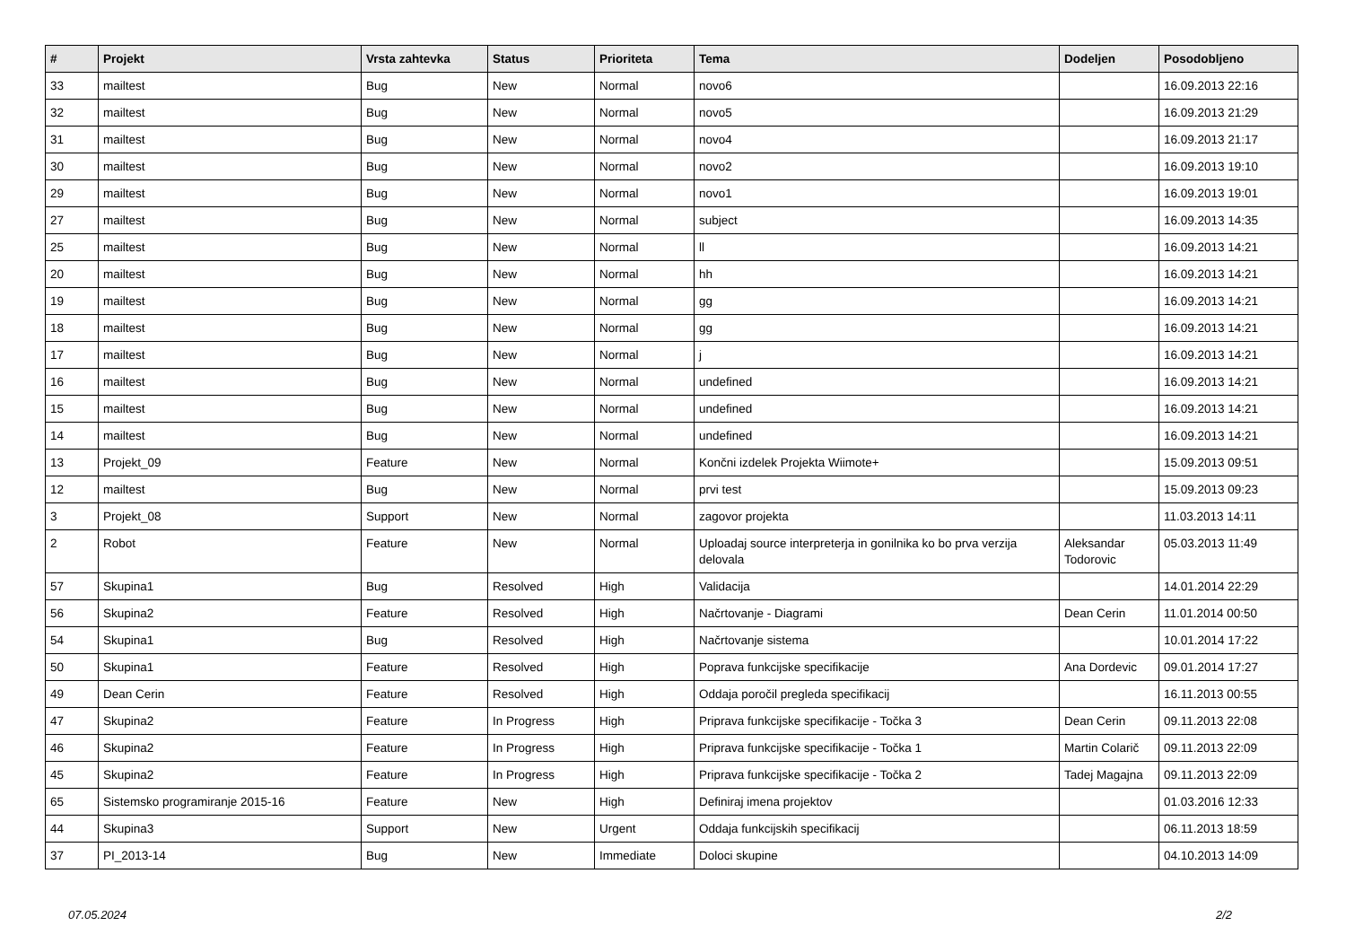| # | Projekt | Vrsta zahtevka | Status | Prioriteta | Tema | Dodeljen | Posodobljeno |
| --- | --- | --- | --- | --- | --- | --- | --- |
| 33 | mailtest | Bug | New | Normal | novo6 | | 16.09.2013 22:16 |
| 32 | mailtest | Bug | New | Normal | novo5 | | 16.09.2013 21:29 |
| 31 | mailtest | Bug | New | Normal | novo4 | | 16.09.2013 21:17 |
| 30 | mailtest | Bug | New | Normal | novo2 | | 16.09.2013 19:10 |
| 29 | mailtest | Bug | New | Normal | novo1 | | 16.09.2013 19:01 |
| 27 | mailtest | Bug | New | Normal | subject | | 16.09.2013 14:35 |
| 25 | mailtest | Bug | New | Normal | ll | | 16.09.2013 14:21 |
| 20 | mailtest | Bug | New | Normal | hh | | 16.09.2013 14:21 |
| 19 | mailtest | Bug | New | Normal | gg | | 16.09.2013 14:21 |
| 18 | mailtest | Bug | New | Normal | gg | | 16.09.2013 14:21 |
| 17 | mailtest | Bug | New | Normal | j | | 16.09.2013 14:21 |
| 16 | mailtest | Bug | New | Normal | undefined | | 16.09.2013 14:21 |
| 15 | mailtest | Bug | New | Normal | undefined | | 16.09.2013 14:21 |
| 14 | mailtest | Bug | New | Normal | undefined | | 16.09.2013 14:21 |
| 13 | Projekt_09 | Feature | New | Normal | Končni izdelek Projekta Wiimote+ | | 15.09.2013 09:51 |
| 12 | mailtest | Bug | New | Normal | prvi test | | 15.09.2013 09:23 |
| 3 | Projekt_08 | Support | New | Normal | zagovor projekta | | 11.03.2013 14:11 |
| 2 | Robot | Feature | New | Normal | Uploadaj source interpreterja in gonilnika ko bo prva verzija delovala | Aleksandar Todorovic | 05.03.2013 11:49 |
| 57 | Skupina1 | Bug | Resolved | High | Validacija | | 14.01.2014 22:29 |
| 56 | Skupina2 | Feature | Resolved | High | Načrtovanje - Diagrami | Dean Cerin | 11.01.2014 00:50 |
| 54 | Skupina1 | Bug | Resolved | High | Načrtovanje sistema | | 10.01.2014 17:22 |
| 50 | Skupina1 | Feature | Resolved | High | Poprava funkcijske specifikacije | Ana Dordevic | 09.01.2014 17:27 |
| 49 | Dean Cerin | Feature | Resolved | High | Oddaja poročil pregleda specifikacij | | 16.11.2013 00:55 |
| 47 | Skupina2 | Feature | In Progress | High | Priprava funkcijske specifikacije - Točka 3 | Dean Cerin | 09.11.2013 22:08 |
| 46 | Skupina2 | Feature | In Progress | High | Priprava funkcijske specifikacije - Točka 1 | Martin Colarič | 09.11.2013 22:09 |
| 45 | Skupina2 | Feature | In Progress | High | Priprava funkcijske specifikacije - Točka 2 | Tadej Magajna | 09.11.2013 22:09 |
| 65 | Sistemsko programiranje 2015-16 | Feature | New | High | Definiraj imena projektov | | 01.03.2016 12:33 |
| 44 | Skupina3 | Support | New | Urgent | Oddaja funkcijskih specifikacij | | 06.11.2013 18:59 |
| 37 | PI_2013-14 | Bug | New | Immediate | Doloci skupine | | 04.10.2013 14:09 |
07.05.2024 2/2